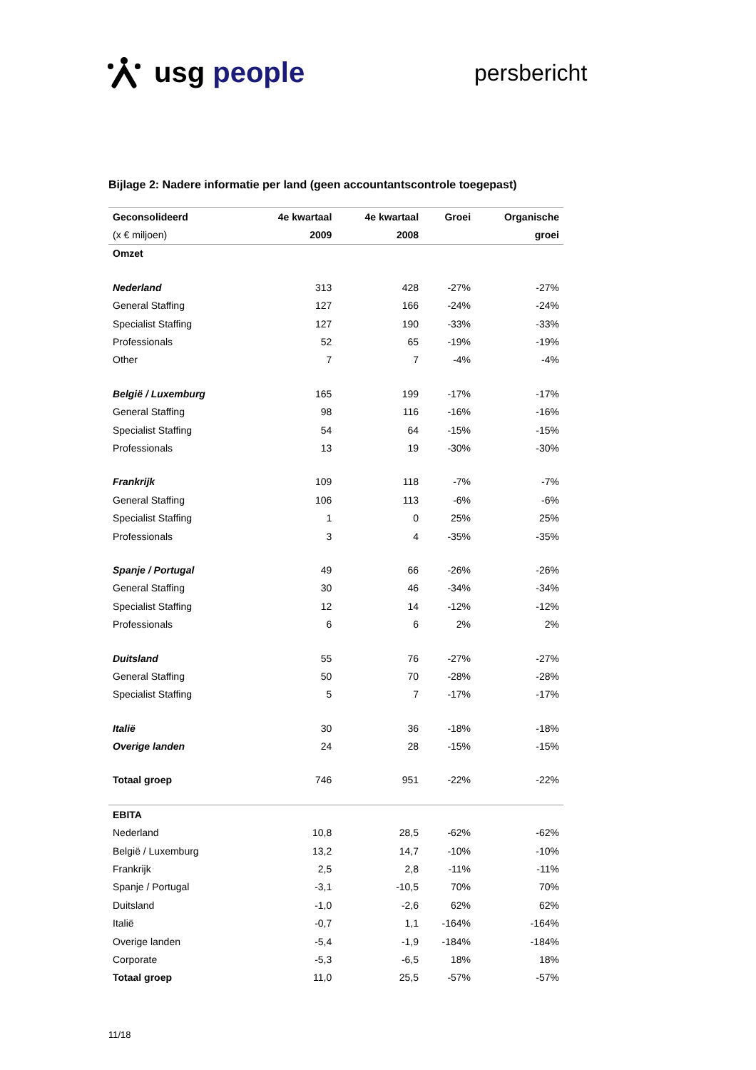usg people persbericht
Bijlage 2: Nadere informatie per land (geen accountantscontrole toegepast)
| Geconsolideerd | 4e kwartaal | 4e kwartaal | Groei | Organische |
| --- | --- | --- | --- | --- |
| (x € miljoen) | 2009 | 2008 | | groei |
| Omzet | | | | |
| Nederland | 313 | 428 | -27% | -27% |
| General Staffing | 127 | 166 | -24% | -24% |
| Specialist Staffing | 127 | 190 | -33% | -33% |
| Professionals | 52 | 65 | -19% | -19% |
| Other | 7 | 7 | -4% | -4% |
| België / Luxemburg | 165 | 199 | -17% | -17% |
| General Staffing | 98 | 116 | -16% | -16% |
| Specialist Staffing | 54 | 64 | -15% | -15% |
| Professionals | 13 | 19 | -30% | -30% |
| Frankrijk | 109 | 118 | -7% | -7% |
| General Staffing | 106 | 113 | -6% | -6% |
| Specialist Staffing | 1 | 0 | 25% | 25% |
| Professionals | 3 | 4 | -35% | -35% |
| Spanje / Portugal | 49 | 66 | -26% | -26% |
| General Staffing | 30 | 46 | -34% | -34% |
| Specialist Staffing | 12 | 14 | -12% | -12% |
| Professionals | 6 | 6 | 2% | 2% |
| Duitsland | 55 | 76 | -27% | -27% |
| General Staffing | 50 | 70 | -28% | -28% |
| Specialist Staffing | 5 | 7 | -17% | -17% |
| Italië | 30 | 36 | -18% | -18% |
| Overige landen | 24 | 28 | -15% | -15% |
| Totaal groep | 746 | 951 | -22% | -22% |
| EBITA | | | | |
| Nederland | 10,8 | 28,5 | -62% | -62% |
| België / Luxemburg | 13,2 | 14,7 | -10% | -10% |
| Frankrijk | 2,5 | 2,8 | -11% | -11% |
| Spanje / Portugal | -3,1 | -10,5 | 70% | 70% |
| Duitsland | -1,0 | -2,6 | 62% | 62% |
| Italië | -0,7 | 1,1 | -164% | -164% |
| Overige landen | -5,4 | -1,9 | -184% | -184% |
| Corporate | -5,3 | -6,5 | 18% | 18% |
| Totaal groep | 11,0 | 25,5 | -57% | -57% |
11/18